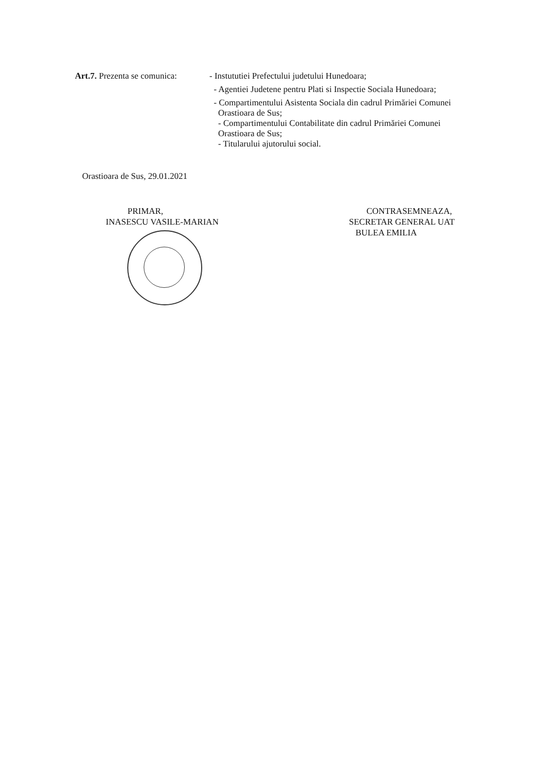Art.7. Prezenta se comunica:
- Instututiei Prefectului judetului Hunedoara;
- Agentiei Judetene pentru Plati si Inspectie Sociala Hunedoara;
- Compartimentului Asistenta Sociala din cadrul Primăriei Comunei
Orastioara de Sus;
- Compartimentului Contabilitate din cadrul Primăriei Comunei
Orastioara de Sus;
- Titularului ajutorului social.
Orastioara de Sus, 29.01.2021
PRIMAR,
INASESCU VASILE-MARIAN
CONTRASEMNEAZA,
SECRETAR GENERAL UAT
BULEA EMILIA